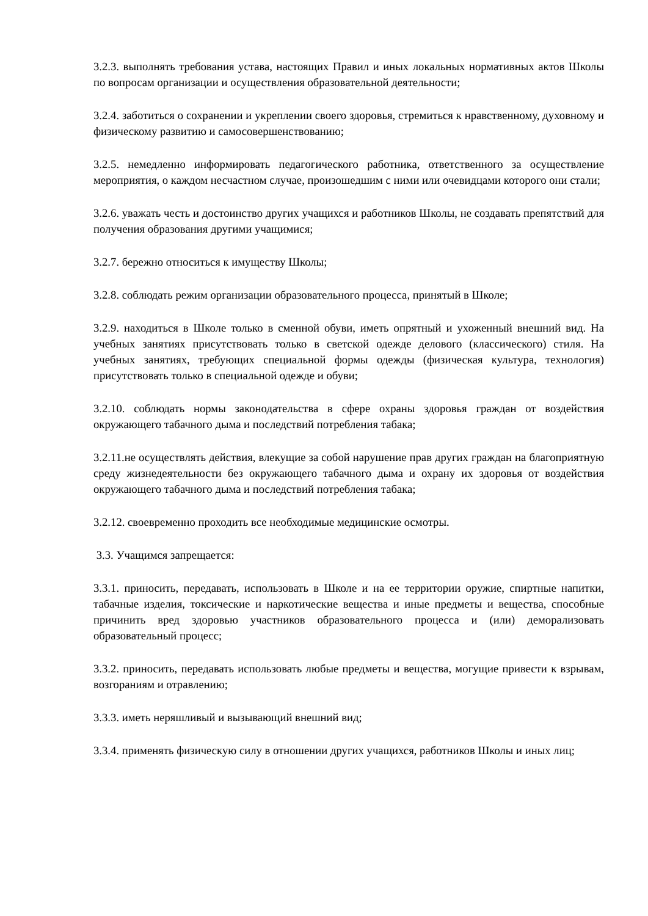3.2.3. выполнять требования устава, настоящих Правил и иных локальных нормативных актов Школы по вопросам организации и осуществления образовательной деятельности;
3.2.4. заботиться о сохранении и укреплении своего здоровья, стремиться к нравственному, духовному и физическому развитию и самосовершенствованию;
3.2.5. немедленно информировать педагогического работника, ответственного за осуществление мероприятия, о каждом несчастном случае, произошедшим с ними или очевидцами которого они стали;
3.2.6. уважать честь и достоинство других учащихся и работников Школы, не создавать препятствий для получения образования другими учащимися;
3.2.7. бережно относиться к имуществу Школы;
3.2.8. соблюдать режим организации образовательного процесса, принятый в Школе;
3.2.9. находиться в Школе только в сменной обуви, иметь опрятный и ухоженный внешний вид. На учебных занятиях присутствовать только в светской одежде делового (классического) стиля. На учебных занятиях, требующих специальной формы одежды (физическая культура, технология) присутствовать только в специальной одежде и обуви;
3.2.10. соблюдать нормы законодательства в сфере охраны здоровья граждан от воздействия окружающего табачного дыма и последствий потребления табака;
3.2.11.не осуществлять действия, влекущие за собой нарушение прав других граждан на благоприятную среду жизнедеятельности без окружающего табачного дыма и охрану их здоровья от воздействия окружающего табачного дыма и последствий потребления табака;
3.2.12. своевременно проходить все необходимые медицинские осмотры.
3.3. Учащимся запрещается:
3.3.1. приносить, передавать, использовать в Школе и на ее территории оружие, спиртные напитки, табачные изделия, токсические и наркотические вещества и иные предметы и вещества, способные причинить вред здоровью участников образовательного процесса и (или) деморализовать образовательный процесс;
3.3.2. приносить, передавать использовать любые предметы и вещества, могущие привести к взрывам, возгораниям и отравлению;
3.3.3. иметь неряшливый и вызывающий внешний вид;
3.3.4. применять физическую силу в отношении других учащихся, работников Школы и иных лиц;